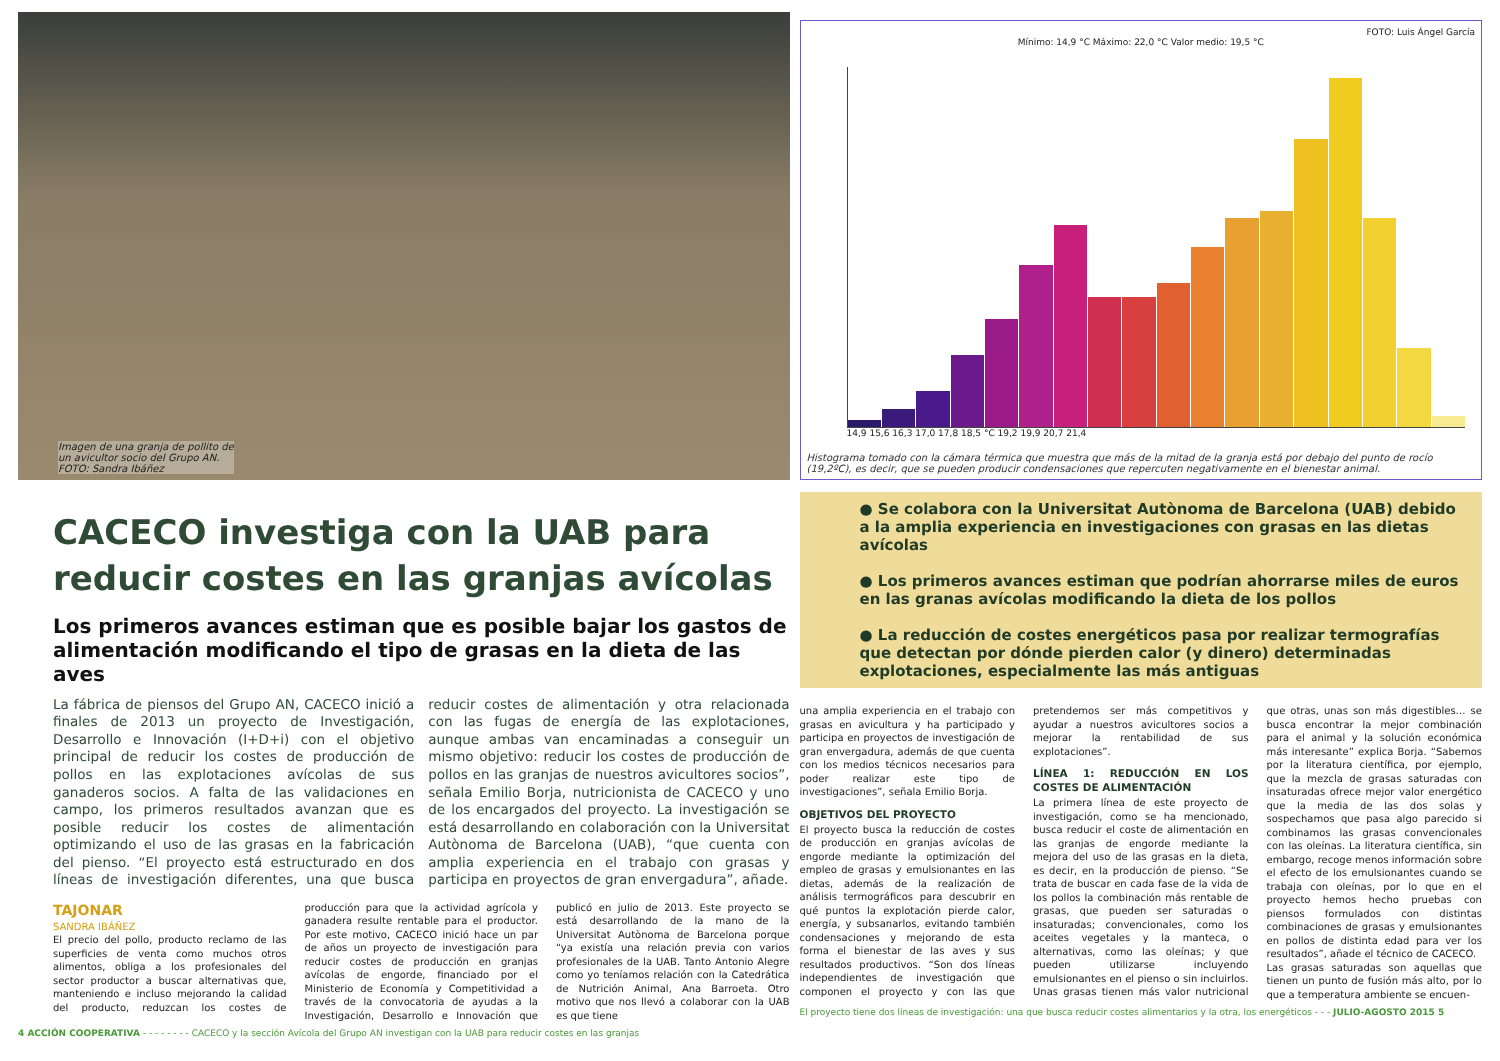Imagen de una granja de pollito de
un avicultor socio del Grupo AN.
FOTO: Sandra Ibáñez
CACECO investiga con la UAB para
reducir costes en las granjas avícolas
Los primeros avances estiman que es posible bajar los gastos de alimentación modificando el tipo de grasas en la dieta de las aves
La fábrica de piensos del Grupo AN, CACECO inició a finales de 2013 un proyecto de Investigación, Desarrollo e Innovación (I+D+i) con el objetivo principal de reducir los costes de producción de pollos en las explotaciones avícolas de sus ganaderos socios. A falta de las validaciones en campo, los primeros resultados avanzan que es posible reducir los costes de alimentación optimizando el uso de las grasas en la fabricación del pienso. “El proyecto está estructurado en dos líneas de investigación diferentes, una que busca reducir costes de alimentación y otra relacionada con las fugas de energía de las explotaciones, aunque ambas van encaminadas a conseguir un mismo objetivo: reducir los costes de producción de pollos en las granjas de nuestros avicultores socios”, señala Emilio Borja, nutricionista de CACECO y uno de los encargados del proyecto. La investigación se está desarrollando en colaboración con la Universitat Autònoma de Barcelona (UAB), “que cuenta con amplia experiencia en el trabajo con grasas y participa en proyectos de gran envergadura”, añade.
TAJONAR
SANDRA IBÁÑEZ
El precio del pollo, producto reclamo de las superficies de venta como muchos otros alimentos, obliga a los profesionales del sector productor a buscar alternativas que, manteniendo e incluso mejorando la calidad del producto, reduzcan los costes de producción para que la actividad agrícola y ganadera resulte rentable para el productor. Por este motivo, CACECO inició hace un par de años un proyecto de investigación para reducir costes de producción en granjas avícolas de engorde, financiado por el Ministerio de Economía y Competitividad a través de la convocatoria de ayudas a la Investigación, Desarrollo e Innovación que publicó en julio de 2013. Este proyecto se está desarrollando de la mano de la Universitat Autònoma de Barcelona porque “ya existía una relación previa con varios profesionales de la UAB. Tanto Antonio Alegre como yo teníamos relación con la Catedrática de Nutrición Animal, Ana Barroeta. Otro motivo que nos llevó a colaborar con la UAB es que tiene
4 ACCIÓN COOPERATIVA - - - - - - - - CACECO y la sección Avícola del Grupo AN investigan con la UAB para reducir costes en las granjas
FOTO: Luis Ángel García
Mínimo: 14,9 °C Máximo: 22,0 °C Valor medio: 19,5 °C
14,9 15,6 16,3 17,0 17,8 18,5 °C 19,2 19,9 20,7 21,4
Histograma tomado con la cámara térmica que muestra que más de la mitad de la granja está por debajo del punto de rocío (19,2ºC), es decir, que se pueden producir condensaciones que repercuten negativamente en el bienestar animal.
● Se colabora con la Universitat Autònoma de Barcelona (UAB) debido a la amplia experiencia en investigaciones con grasas en las dietas avícolas
● Los primeros avances estiman que podrían ahorrarse miles de euros en las granas avícolas modificando la dieta de los pollos
● La reducción de costes energéticos pasa por realizar termografías que detectan por dónde pierden calor (y dinero) determinadas explotaciones, especialmente las más antiguas
una amplia experiencia en el trabajo con grasas en avicultura y ha participado y participa en proyectos de investigación de gran envergadura, además de que cuenta con los medios técnicos necesarios para poder realizar este tipo de investigaciones”, señala Emilio Borja.
OBJETIVOS DEL PROYECTO
El proyecto busca la reducción de costes de producción en granjas avícolas de engorde mediante la optimización del empleo de grasas y emulsionantes en las dietas, además de la realización de análisis termográficos para descubrir en qué puntos la explotación pierde calor, energía, y subsanarlos, evitando también condensaciones y mejorando de esta forma el bienestar de las aves y sus resultados productivos. “Son dos líneas independientes de investigación que componen el proyecto y con las que pretendemos ser más competitivos y ayudar a nuestros avicultores socios a mejorar la rentabilidad de sus explotaciones”.
LÍNEA 1: REDUCCIÓN EN LOS COSTES DE ALIMENTACIÓN
La primera línea de este proyecto de investigación, como se ha mencionado, busca reducir el coste de alimentación en las granjas de engorde mediante la mejora del uso de las grasas en la dieta, es decir, en la producción de pienso. “Se trata de buscar en cada fase de la vida de los pollos la combinación más rentable de grasas, que pueden ser saturadas o insaturadas; convencionales, como los aceites vegetales y la manteca, o alternativas, como las oleínas; y que pueden utilizarse incluyendo emulsionantes en el pienso o sin incluirlos. Unas grasas tienen más valor nutricional que otras, unas son más digestibles… se busca encontrar la mejor combinación para el animal y la solución económica más interesante” explica Borja. “Sabemos por la literatura científica, por ejemplo, que la mezcla de grasas saturadas con insaturadas ofrece mejor valor energético que la media de las dos solas y sospechamos que pasa algo parecido si combinamos las grasas convencionales con las oleínas. La literatura científica, sin embargo, recoge menos información sobre el efecto de los emulsionantes cuando se trabaja con oleínas, por lo que en el proyecto hemos hecho pruebas con piensos formulados con distintas combinaciones de grasas y emulsionantes en pollos de distinta edad para ver los resultados”, añade el técnico de CACECO.
Las grasas saturadas son aquellas que tienen un punto de fusión más alto, por lo que a temperatura ambiente se encuen-
El proyecto tiene dos líneas de investigación: una que busca reducir costes alimentarios y la otra, los energéticos - - - JULIO-AGOSTO 2015 5